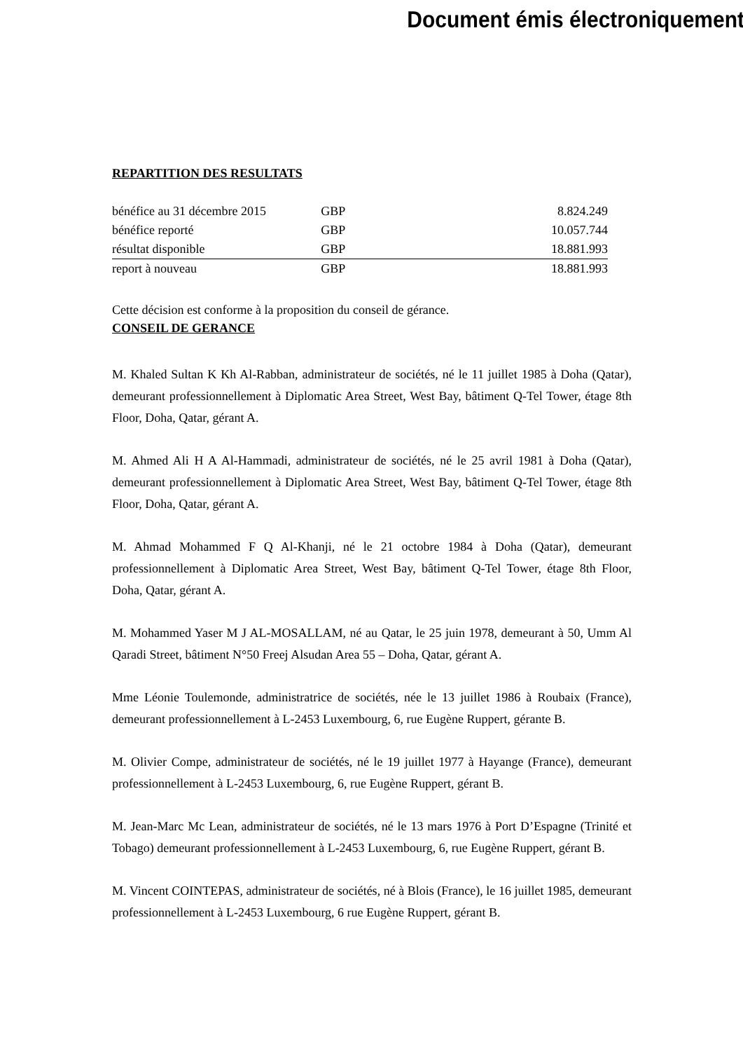Document émis électroniquement
REPARTITION DES RESULTATS
| bénéfice au 31 décembre 2015 | GBP | 8.824.249 |
| bénéfice reporté | GBP | 10.057.744 |
| résultat disponible | GBP | 18.881.993 |
| report à nouveau | GBP | 18.881.993 |
Cette décision est conforme à la proposition du conseil de gérance.
CONSEIL DE GERANCE
M. Khaled Sultan K Kh Al-Rabban, administrateur de sociétés, né le 11 juillet 1985 à Doha (Qatar), demeurant professionnellement à Diplomatic Area Street, West Bay, bâtiment Q-Tel Tower, étage 8th Floor, Doha, Qatar, gérant A.
M. Ahmed Ali H A Al-Hammadi, administrateur de sociétés, né le 25 avril 1981 à Doha (Qatar), demeurant professionnellement à Diplomatic Area Street, West Bay, bâtiment Q-Tel Tower, étage 8th Floor, Doha, Qatar, gérant A.
M. Ahmad Mohammed F Q Al-Khanji, né le 21 octobre 1984 à Doha (Qatar), demeurant professionnellement à Diplomatic Area Street, West Bay, bâtiment Q-Tel Tower, étage 8th Floor, Doha, Qatar, gérant A.
M. Mohammed Yaser M J AL-MOSALLAM, né au Qatar, le 25 juin 1978, demeurant à 50, Umm Al Qaradi Street, bâtiment N°50 Freej Alsudan Area 55 – Doha, Qatar, gérant A.
Mme Léonie Toulemonde, administratrice de sociétés, née le 13 juillet 1986 à Roubaix (France), demeurant professionnellement à L-2453 Luxembourg, 6, rue Eugène Ruppert, gérante B.
M. Olivier Compe, administrateur de sociétés, né le 19 juillet 1977 à Hayange (France), demeurant professionnellement à L-2453 Luxembourg, 6, rue Eugène Ruppert, gérant B.
M. Jean-Marc Mc Lean, administrateur de sociétés, né le 13 mars 1976 à Port D’Espagne (Trinité et Tobago) demeurant professionnellement à L-2453 Luxembourg, 6, rue Eugène Ruppert, gérant B.
M. Vincent COINTEPAS, administrateur de sociétés, né à Blois (France), le 16 juillet 1985, demeurant professionnellement à L-2453 Luxembourg, 6 rue Eugène Ruppert, gérant B.